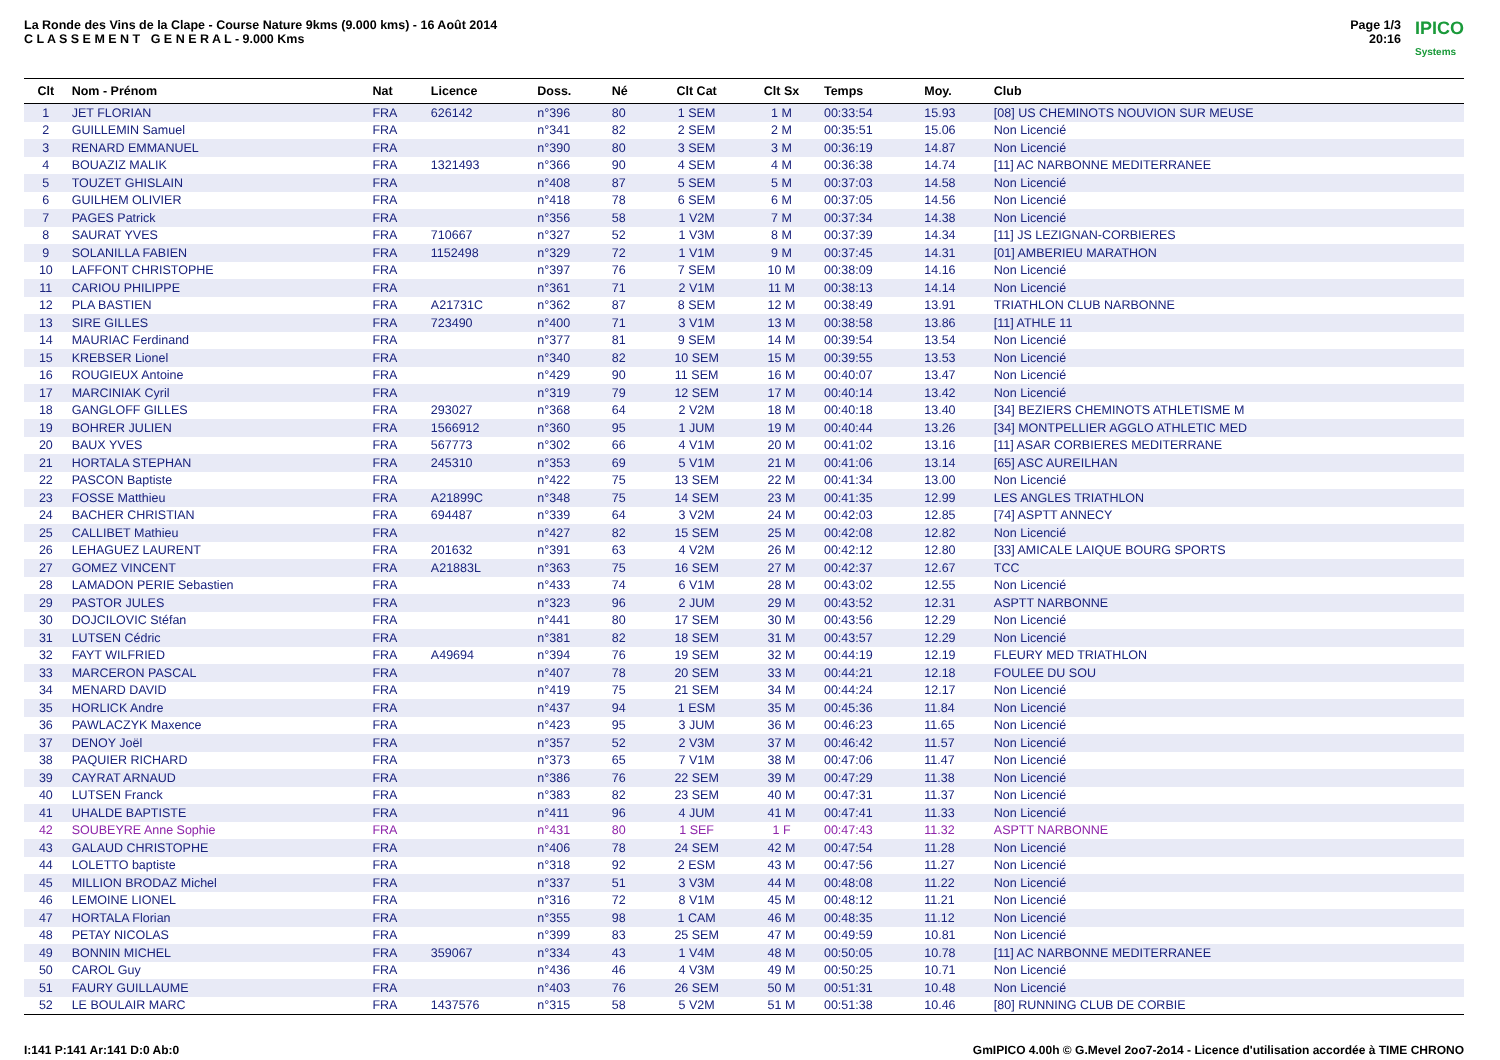La Ronde des Vins de la Clape - Course Nature 9kms (9.000 kms) - 16 Août 2014
C L A S S E M E N T G E N E R A L - 9.000 Kms
Page 1/3
20:16
IPICO
Systems
| Clt | Nom - Prénom | Nat | Licence | Doss. | Né | Clt Cat | Clt Sx | Temps | Moy. | Club |
| --- | --- | --- | --- | --- | --- | --- | --- | --- | --- | --- |
| 1 | JET FLORIAN | FRA | 626142 | n°396 | 80 | 1 SEM | 1 M | 00:33:54 | 15.93 | [08] US CHEMINOTS NOUVION SUR MEUSE |
| 2 | GUILLEMIN Samuel | FRA | | n°341 | 82 | 2 SEM | 2 M | 00:35:51 | 15.06 | Non Licencié |
| 3 | RENARD EMMANUEL | FRA | | n°390 | 80 | 3 SEM | 3 M | 00:36:19 | 14.87 | Non Licencié |
| 4 | BOUAZIZ MALIK | FRA | 1321493 | n°366 | 90 | 4 SEM | 4 M | 00:36:38 | 14.74 | [11] AC NARBONNE MEDITERRANEE |
| 5 | TOUZET GHISLAIN | FRA | | n°408 | 87 | 5 SEM | 5 M | 00:37:03 | 14.58 | Non Licencié |
| 6 | GUILHEM OLIVIER | FRA | | n°418 | 78 | 6 SEM | 6 M | 00:37:05 | 14.56 | Non Licencié |
| 7 | PAGES Patrick | FRA | | n°356 | 58 | 1 V2M | 7 M | 00:37:34 | 14.38 | Non Licencié |
| 8 | SAURAT YVES | FRA | 710667 | n°327 | 52 | 1 V3M | 8 M | 00:37:39 | 14.34 | [11] JS LEZIGNAN-CORBIERES |
| 9 | SOLANILLA FABIEN | FRA | 1152498 | n°329 | 72 | 1 V1M | 9 M | 00:37:45 | 14.31 | [01] AMBERIEU MARATHON |
| 10 | LAFFONT CHRISTOPHE | FRA | | n°397 | 76 | 7 SEM | 10 M | 00:38:09 | 14.16 | Non Licencié |
| 11 | CARIOU PHILIPPE | FRA | | n°361 | 71 | 2 V1M | 11 M | 00:38:13 | 14.14 | Non Licencié |
| 12 | PLA BASTIEN | FRA | A21731C | n°362 | 87 | 8 SEM | 12 M | 00:38:49 | 13.91 | TRIATHLON CLUB NARBONNE |
| 13 | SIRE GILLES | FRA | 723490 | n°400 | 71 | 3 V1M | 13 M | 00:38:58 | 13.86 | [11] ATHLE 11 |
| 14 | MAURIAC Ferdinand | FRA | | n°377 | 81 | 9 SEM | 14 M | 00:39:54 | 13.54 | Non Licencié |
| 15 | KREBSER Lionel | FRA | | n°340 | 82 | 10 SEM | 15 M | 00:39:55 | 13.53 | Non Licencié |
| 16 | ROUGIEUX Antoine | FRA | | n°429 | 90 | 11 SEM | 16 M | 00:40:07 | 13.47 | Non Licencié |
| 17 | MARCINIAK Cyril | FRA | | n°319 | 79 | 12 SEM | 17 M | 00:40:14 | 13.42 | Non Licencié |
| 18 | GANGLOFF GILLES | FRA | 293027 | n°368 | 64 | 2 V2M | 18 M | 00:40:18 | 13.40 | [34] BEZIERS CHEMINOTS ATHLETISME M |
| 19 | BOHRER JULIEN | FRA | 1566912 | n°360 | 95 | 1 JUM | 19 M | 00:40:44 | 13.26 | [34] MONTPELLIER AGGLO ATHLETIC MED |
| 20 | BAUX YVES | FRA | 567773 | n°302 | 66 | 4 V1M | 20 M | 00:41:02 | 13.16 | [11] ASAR CORBIERES MEDITERRANE |
| 21 | HORTALA STEPHAN | FRA | 245310 | n°353 | 69 | 5 V1M | 21 M | 00:41:06 | 13.14 | [65] ASC AUREILHAN |
| 22 | PASCON Baptiste | FRA | | n°422 | 75 | 13 SEM | 22 M | 00:41:34 | 13.00 | Non Licencié |
| 23 | FOSSE Matthieu | FRA | A21899C | n°348 | 75 | 14 SEM | 23 M | 00:41:35 | 12.99 | LES ANGLES TRIATHLON |
| 24 | BACHER CHRISTIAN | FRA | 694487 | n°339 | 64 | 3 V2M | 24 M | 00:42:03 | 12.85 | [74] ASPTT ANNECY |
| 25 | CALLIBET Mathieu | FRA | | n°427 | 82 | 15 SEM | 25 M | 00:42:08 | 12.82 | Non Licencié |
| 26 | LEHAGUEZ LAURENT | FRA | 201632 | n°391 | 63 | 4 V2M | 26 M | 00:42:12 | 12.80 | [33] AMICALE LAIQUE BOURG SPORTS |
| 27 | GOMEZ VINCENT | FRA | A21883L | n°363 | 75 | 16 SEM | 27 M | 00:42:37 | 12.67 | TCC |
| 28 | LAMADON PERIE Sebastien | FRA | | n°433 | 74 | 6 V1M | 28 M | 00:43:02 | 12.55 | Non Licencié |
| 29 | PASTOR JULES | FRA | | n°323 | 96 | 2 JUM | 29 M | 00:43:52 | 12.31 | ASPTT NARBONNE |
| 30 | DOJCILOVIC Stéfan | FRA | | n°441 | 80 | 17 SEM | 30 M | 00:43:56 | 12.29 | Non Licencié |
| 31 | LUTSEN Cédric | FRA | | n°381 | 82 | 18 SEM | 31 M | 00:43:57 | 12.29 | Non Licencié |
| 32 | FAYT WILFRIED | FRA | A49694 | n°394 | 76 | 19 SEM | 32 M | 00:44:19 | 12.19 | FLEURY MED TRIATHLON |
| 33 | MARCERON PASCAL | FRA | | n°407 | 78 | 20 SEM | 33 M | 00:44:21 | 12.18 | FOULEE DU SOU |
| 34 | MENARD DAVID | FRA | | n°419 | 75 | 21 SEM | 34 M | 00:44:24 | 12.17 | Non Licencié |
| 35 | HORLICK Andre | FRA | | n°437 | 94 | 1 ESM | 35 M | 00:45:36 | 11.84 | Non Licencié |
| 36 | PAWLACZYK Maxence | FRA | | n°423 | 95 | 3 JUM | 36 M | 00:46:23 | 11.65 | Non Licencié |
| 37 | DENOY Joël | FRA | | n°357 | 52 | 2 V3M | 37 M | 00:46:42 | 11.57 | Non Licencié |
| 38 | PAQUIER RICHARD | FRA | | n°373 | 65 | 7 V1M | 38 M | 00:47:06 | 11.47 | Non Licencié |
| 39 | CAYRAT ARNAUD | FRA | | n°386 | 76 | 22 SEM | 39 M | 00:47:29 | 11.38 | Non Licencié |
| 40 | LUTSEN Franck | FRA | | n°383 | 82 | 23 SEM | 40 M | 00:47:31 | 11.37 | Non Licencié |
| 41 | UHALDE BAPTISTE | FRA | | n°411 | 96 | 4 JUM | 41 M | 00:47:41 | 11.33 | Non Licencié |
| 42 | SOUBEYRE Anne Sophie | FRA | | n°431 | 80 | 1 SEF | 1 F | 00:47:43 | 11.32 | ASPTT NARBONNE |
| 43 | GALAUD CHRISTOPHE | FRA | | n°406 | 78 | 24 SEM | 42 M | 00:47:54 | 11.28 | Non Licencié |
| 44 | LOLETTO baptiste | FRA | | n°318 | 92 | 2 ESM | 43 M | 00:47:56 | 11.27 | Non Licencié |
| 45 | MILLION BRODAZ Michel | FRA | | n°337 | 51 | 3 V3M | 44 M | 00:48:08 | 11.22 | Non Licencié |
| 46 | LEMOINE LIONEL | FRA | | n°316 | 72 | 8 V1M | 45 M | 00:48:12 | 11.21 | Non Licencié |
| 47 | HORTALA Florian | FRA | | n°355 | 98 | 1 CAM | 46 M | 00:48:35 | 11.12 | Non Licencié |
| 48 | PETAY NICOLAS | FRA | | n°399 | 83 | 25 SEM | 47 M | 00:49:59 | 10.81 | Non Licencié |
| 49 | BONNIN MICHEL | FRA | 359067 | n°334 | 43 | 1 V4M | 48 M | 00:50:05 | 10.78 | [11] AC NARBONNE MEDITERRANEE |
| 50 | CAROL Guy | FRA | | n°436 | 46 | 4 V3M | 49 M | 00:50:25 | 10.71 | Non Licencié |
| 51 | FAURY GUILLAUME | FRA | | n°403 | 76 | 26 SEM | 50 M | 00:51:31 | 10.48 | Non Licencié |
| 52 | LE BOULAIR MARC | FRA | 1437576 | n°315 | 58 | 5 V2M | 51 M | 00:51:38 | 10.46 | [80] RUNNING CLUB DE CORBIE |
I:141 P:141 Ar:141 D:0 Ab:0 GmIPICO 4.00h © G.Mevel 2oo7-2o14 - Licence d'utilisation accordée à TIME CHRONO